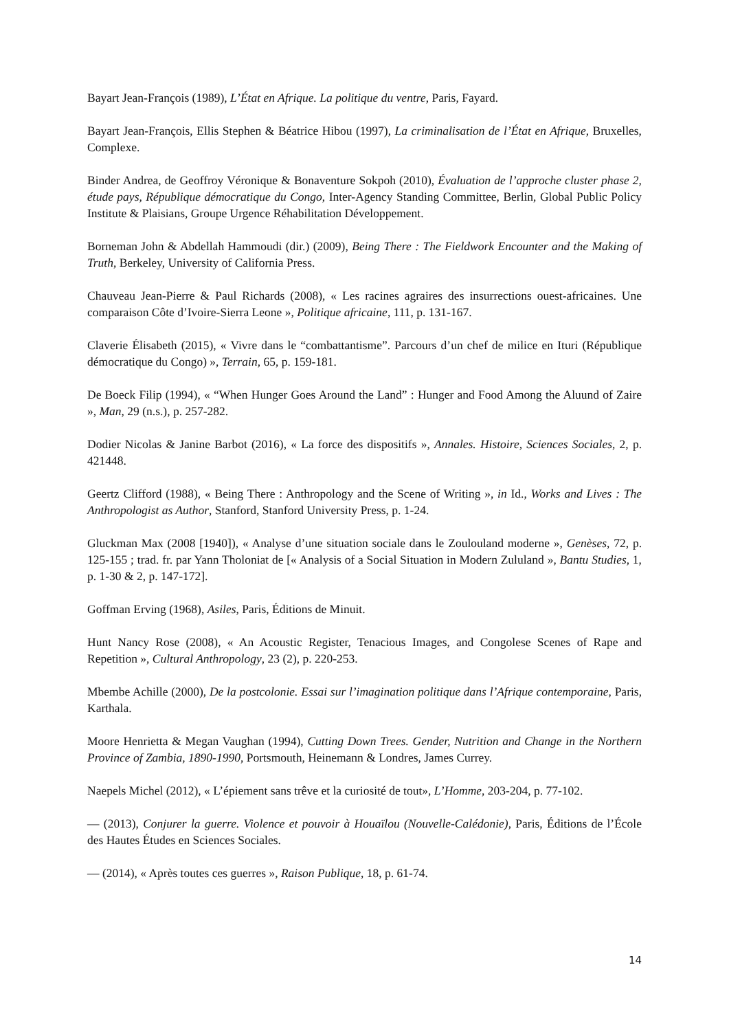Bayart Jean-François (1989), L’État en Afrique. La politique du ventre, Paris, Fayard.
Bayart Jean-François, Ellis Stephen & Béatrice Hibou (1997), La criminalisation de l’État en Afrique, Bruxelles, Complexe.
Binder Andrea, de Geoffroy Véronique & Bonaventure Sokpoh (2010), Évaluation de l’approche cluster phase 2, étude pays, République démocratique du Congo, Inter-Agency Standing Committee, Berlin, Global Public Policy Institute & Plaisians, Groupe Urgence Réhabilitation Développement.
Borneman John & Abdellah Hammoudi (dir.) (2009), Being There : The Fieldwork Encounter and the Making of Truth, Berkeley, University of California Press.
Chauveau Jean-Pierre & Paul Richards (2008), « Les racines agraires des insurrections ouest-africaines. Une comparaison Côte d’Ivoire-Sierra Leone », Politique africaine, 111, p. 131-167.
Claverie Élisabeth (2015), « Vivre dans le “combattantisme”. Parcours d’un chef de milice en Ituri (République démocratique du Congo) », Terrain, 65, p. 159-181.
De Boeck Filip (1994), « “When Hunger Goes Around the Land” : Hunger and Food Among the Aluund of Zaire », Man, 29 (n.s.), p. 257-282.
Dodier Nicolas & Janine Barbot (2016), « La force des dispositifs », Annales. Histoire, Sciences Sociales, 2, p. 421448.
Geertz Clifford (1988), « Being There : Anthropology and the Scene of Writing », in Id., Works and Lives : The Anthropologist as Author, Stanford, Stanford University Press, p. 1-24.
Gluckman Max (2008 [1940]), « Analyse d’une situation sociale dans le Zoulouland moderne », Genèses, 72, p. 125-155 ; trad. fr. par Yann Tholoniat de [« Analysis of a Social Situation in Modern Zululand », Bantu Studies, 1, p. 1-30 & 2, p. 147-172].
Goffman Erving (1968), Asiles, Paris, Éditions de Minuit.
Hunt Nancy Rose (2008), « An Acoustic Register, Tenacious Images, and Congolese Scenes of Rape and Repetition », Cultural Anthropology, 23 (2), p. 220-253.
Mbembe Achille (2000), De la postcolonie. Essai sur l’imagination politique dans l’Afrique contemporaine, Paris, Karthala.
Moore Henrietta & Megan Vaughan (1994), Cutting Down Trees. Gender, Nutrition and Change in the Northern Province of Zambia, 1890-1990, Portsmouth, Heinemann & Londres, James Currey.
Naepels Michel (2012), « L’épiement sans trêve et la curiosité de tout», L’Homme, 203-204, p. 77-102.
— (2013), Conjurer la guerre. Violence et pouvoir à Houaïlou (Nouvelle-Calédonie), Paris, Éditions de l’École des Hautes Études en Sciences Sociales.
— (2014), « Après toutes ces guerres », Raison Publique, 18, p. 61-74.
14